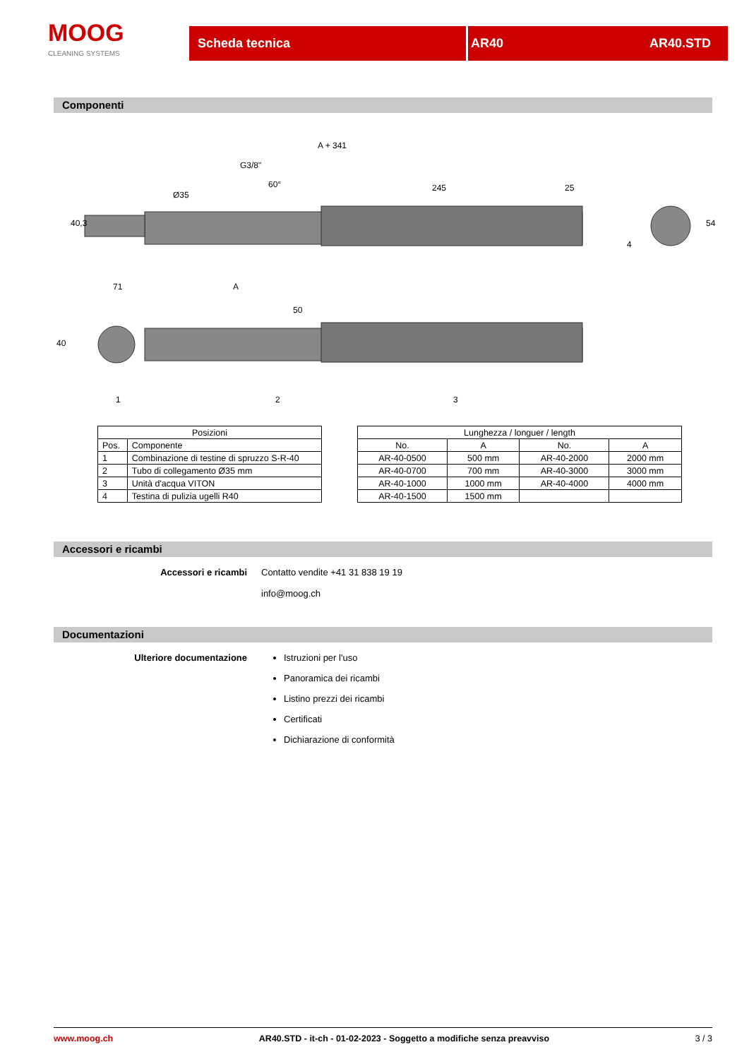MOOG
CLEANING SYSTEMS
Scheda tecnica AR40 AR40.STD
Componenti
A + 341
G3/8"
60°
245
25
40,3
Ø35
54
71
A
50
40
1
2
3
4
| Posizioni | |
| --- | --- |
| Pos. | Componente |
| 1 | Combinazione di testine di spruzzo S-R-40 |
| 2 | Tubo di collegamento Ø35 mm |
| 3 | Unità d'acqua VITON |
| 4 | Testina di pulizia ugelli R40 |
| Lunghezza / longuer / length | | | |
| --- | --- | --- | --- |
| No. | A | No. | A |
| AR-40-0500 | 500 mm | AR-40-2000 | 2000 mm |
| AR-40-0700 | 700 mm | AR-40-3000 | 3000 mm |
| AR-40-1000 | 1000 mm | AR-40-4000 | 4000 mm |
| AR-40-1500 | 1500 mm | | |
Accessori e ricambi
Accessori e ricambi Contatto vendite +41 31 838 19 19
info@moog.ch
Documentazioni
Ulteriore documentazione Istruzioni per l'uso
Panoramica dei ricambi
Listino prezzi dei ricambi
Certificati
Dichiarazione di conformità
www.moog.ch AR40.STD - it-ch - 01-02-2023 - Soggetto a modifiche senza preavviso 3 / 3